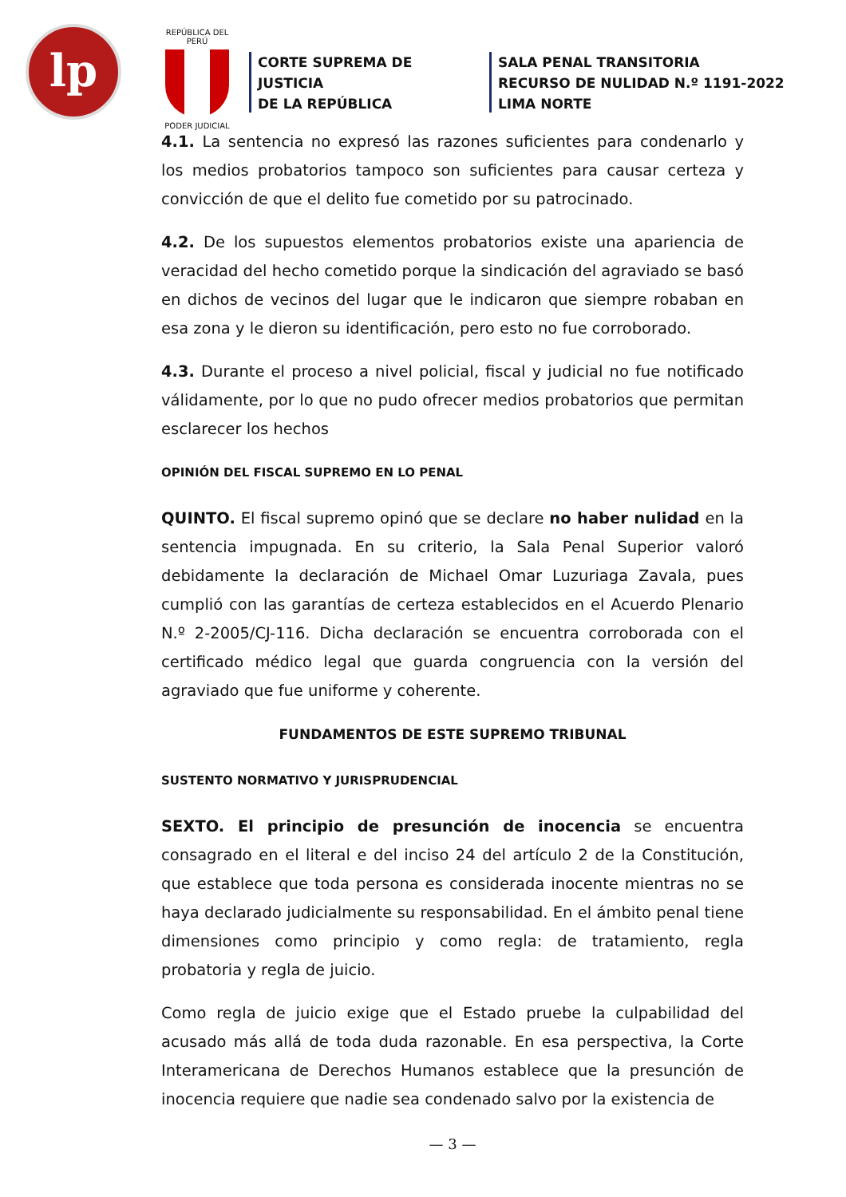lp
REPÚBLICA DEL PERÚ
PODER JUDICIAL
CORTE SUPREMA DE JUSTICIA
DE LA REPÚBLICA
SALA PENAL TRANSITORIA
RECURSO DE NULIDAD N.º 1191-2022
LIMA NORTE
4.1. La sentencia no expresó las razones suficientes para condenarlo y los medios probatorios tampoco son suficientes para causar certeza y convicción de que el delito fue cometido por su patrocinado.
4.2. De los supuestos elementos probatorios existe una apariencia de veracidad del hecho cometido porque la sindicación del agraviado se basó en dichos de vecinos del lugar que le indicaron que siempre robaban en esa zona y le dieron su identificación, pero esto no fue corroborado.
4.3. Durante el proceso a nivel policial, fiscal y judicial no fue notificado válidamente, por lo que no pudo ofrecer medios probatorios que permitan esclarecer los hechos
OPINIÓN DEL FISCAL SUPREMO EN LO PENAL
QUINTO. El fiscal supremo opinó que se declare no haber nulidad en la sentencia impugnada. En su criterio, la Sala Penal Superior valoró debidamente la declaración de Michael Omar Luzuriaga Zavala, pues cumplió con las garantías de certeza establecidos en el Acuerdo Plenario N.º 2-2005/CJ-116. Dicha declaración se encuentra corroborada con el certificado médico legal que guarda congruencia con la versión del agraviado que fue uniforme y coherente.
FUNDAMENTOS DE ESTE SUPREMO TRIBUNAL
SUSTENTO NORMATIVO Y JURISPRUDENCIAL
SEXTO. El principio de presunción de inocencia se encuentra consagrado en el literal e del inciso 24 del artículo 2 de la Constitución, que establece que toda persona es considerada inocente mientras no se haya declarado judicialmente su responsabilidad. En el ámbito penal tiene dimensiones como principio y como regla: de tratamiento, regla probatoria y regla de juicio.
Como regla de juicio exige que el Estado pruebe la culpabilidad del acusado más allá de toda duda razonable. En esa perspectiva, la Corte Interamericana de Derechos Humanos establece que la presunción de inocencia requiere que nadie sea condenado salvo por la existencia de
— 3 —